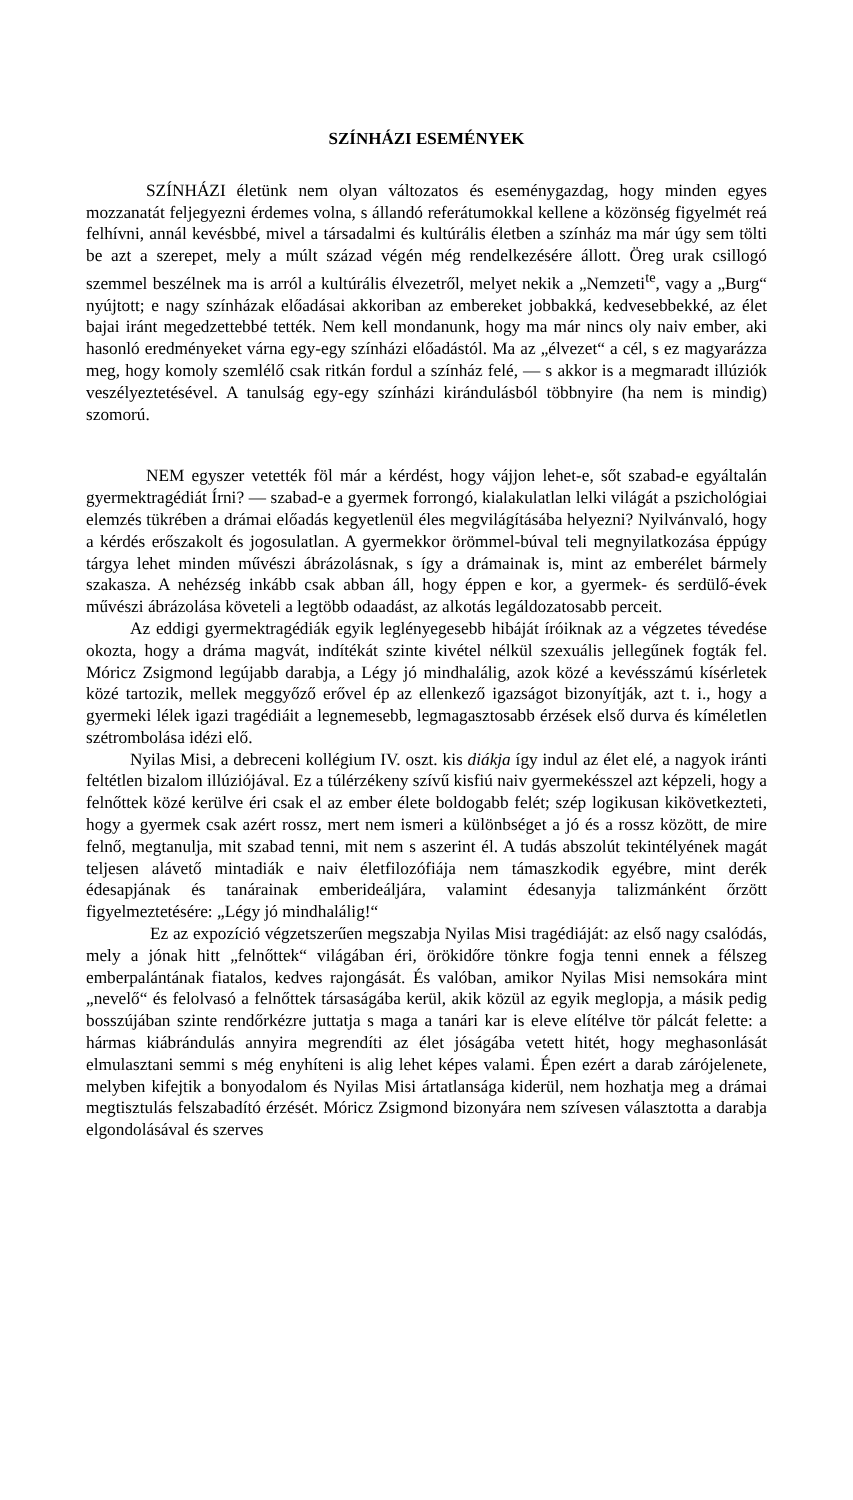SZÍNHÁZI ESEMÉNYEK
SZÍNHÁZI életünk nem olyan változatos és eseménygazdag, hogy minden egyes mozzanatát feljegyezni érdemes volna, s állandó referátumok­kal kellene a közönség figyelmét reá felhívni, annál kevésbbé, mivel a társa­dalmi és kultúrális életben a színház ma már úgy sem tölti be azt a szerepet, mely a múlt század végén még rendelkezésére állott. Öreg urak csillogó szemmel beszélnek ma is arról a kultúrális élvezetről, melyet nekik a „Nem­zeti<sup>te</sup>, vagy a „Burg“ nyújtott; e nagy színházak előadásai akkoriban az embereket jobbakká, kedvesebbekké, az élet bajai iránt megedzettebbé tették. Nem kell mondanunk, hogy ma már nincs oly naiv ember, aki hasonló eredményeket várna egy-egy színházi előadástól. Ma az „élvezet“ a cél, s ez magyarázza meg, hogy komoly szemlélő csak ritkán fordul a színház felé, — s akkor is a megmaradt illúziók veszélyeztetésével. A tanulság egy-egy színházi kirándulásból többnyire (ha nem is mindig) szomorú.
NEM egyszer vetették föl már a kérdést, hogy vájjon lehet-e, sőt szabad-e egyáltalán gyermektragédiát Írni? — szabad-e a gyermek forrongó, kialakulatlan lelki világát a pszichológiai elemzés tükrében a drámai elő­adás kegyetlenül éles megvilágításába helyezni? Nyilvánvaló, hogy a kérdés erőszakolt és jogosulatlan. A gyermekkor örömmel-búval teli megnyilatkozása éppúgy tárgya lehet minden művészi ábrázolásnak, s így a drámainak is, mint az emberélet bármely szakasza. A nehézség inkább csak abban áll, hogy éppen e kor, a gyermek- és serdülő-évek művészi ábrázolása követeli a legtöbb odaadást, az alkotás legáldozatosabb perceit.
Az eddigi gyermektragédiák egyik leglényegesebb hibáját íróiknak az a végzetes tévedése okozta, hogy a dráma magvát, indítékát szinte kivétel nélkül szexuális jellegűnek fogták fel. Móricz Zsigmond legújabb darabja, a Légy jó mindhalálig, azok közé a kevésszámú kísérletek közé tartozik, mellek meggyőző erővel ép az ellenkező igazságot bizonyítják, azt t. i., hogy a gyermeki lélek igazi tragédiáit a legnemesebb, legmagasztosabb érzések első durva és kíméletlen szétrombolása idézi elő.
Nyilas Misi, a debreceni kollégium IV. oszt. kis diákja így indul az élet elé, a nagyok iránti feltétlen bizalom illúziójával. Ez a túlérzékeny szívű kisfiú naiv gyermekésszel azt képzeli, hogy a felnőttek közé kerülve éri csak el az ember élete boldogabb felét; szép logikusan kikövetkezteti, hogy a gyermek csak azért rossz, mert nem ismeri a különbséget a jó és a rossz között, de mire felnő, megtanulja, mit szabad tenni, mit nem s aszerint él. A tudás abszolút tekintélyének magát teljesen alávető mintadiák e naiv életfilozófiája nem támaszkodik egyébre, mint derék édesapjának és tanárainak ember­ideáljára, valamint édesanyja talizmánként őrzött figyelmeztetésére: „Légy jó mindhalálig!“
Ez az expozíció végzetszerűen megszabja Nyilas Misi tragédiáját: az első nagy csalódás, mely a jónak hitt „felnőttek“ világában éri, örök­időre tönkre fogja tenni ennek a félszeg emberpalántának fiatalos, kedves rajongását. És valóban, amikor Nyilas Misi nemsokára mint „nevelő“ és felolvasó a felnőttek társaságába kerül, akik közül az egyik meglopja, a másik pedig bosszújában szinte rendőrkézre juttatja s maga a tanári kar is eleve elítélve tör pálcát felette: a hármas kiábrándulás annyira megrendíti az élet jóságába vetett hitét, hogy meghasonlását elmulasztani semmi s még enyhíteni is alig lehet képes valami. Épen ezért a darab zárójelenete, melyben kifejtik a bonyodalom és Nyilas Misi ártatlansága kiderül, nem hoz­hatja meg a drámai megtisztulás felszabadító érzését. Móricz Zsigmond bizonyára nem szívesen választotta a darabja elgondolásával és szerves